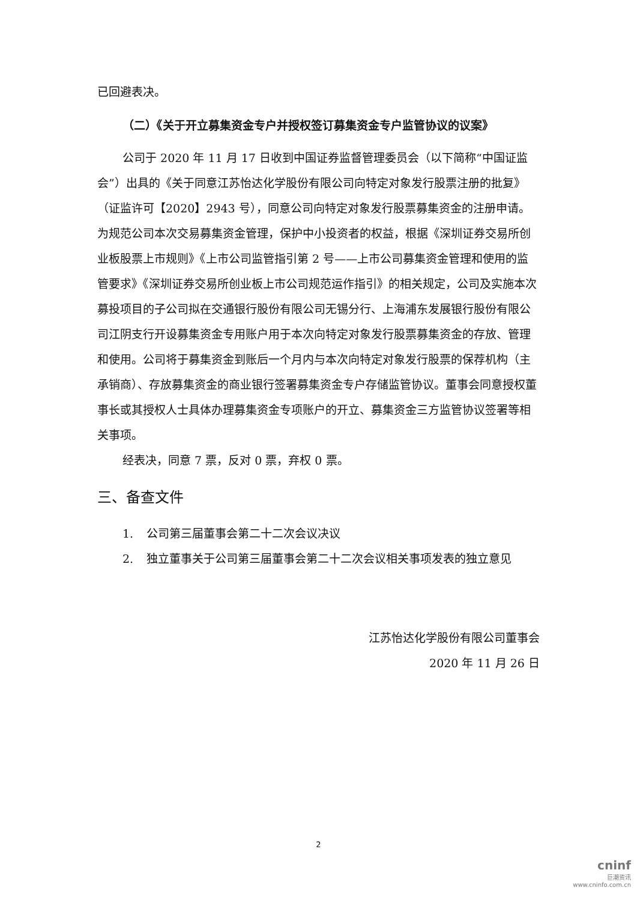已回避表决。
（二）《关于开立募集资金专户并授权签订募集资金专户监管协议的议案》
公司于 2020 年 11 月 17 日收到中国证券监督管理委员会（以下简称“中国证监会”）出具的《关于同意江苏怡达化学股份有限公司向特定对象发行股票注册的批复》（证监许可【2020】2943 号），同意公司向特定对象发行股票募集资金的注册申请。为规范公司本次交易募集资金管理，保护中小投资者的权益，根据《深圳证券交易所创业板股票上市规则》《上市公司监管指引第 2 号——上市公司募集资金管理和使用的监管要求》《深圳证券交易所创业板上市公司规范运作指引》的相关规定，公司及实施本次募投项目的子公司拟在交通银行股份有限公司无锡分行、上海浦东发展银行股份有限公司江阴支行开设募集资金专用账户用于本次向特定对象发行股票募集资金的存放、管理和使用。公司将于募集资金到账后一个月内与本次向特定对象发行股票的保荐机构（主承销商）、存放募集资金的商业银行签署募集资金专户存储监管协议。董事会同意授权董事长或其授权人士具体办理募集资金专项账户的开立、募集资金三方监管协议签署等相关事项。
经表决，同意 7 票，反对 0 票，弃权 0 票。
三、备查文件
1. 公司第三届董事会第二十二次会议决议
2. 独立董事关于公司第三届董事会第二十二次会议相关事项发表的独立意见
江苏怡达化学股份有限公司董事会
2020 年 11 月 26 日
2
cninf
巨潮资讯
www.cninfo.com.cn